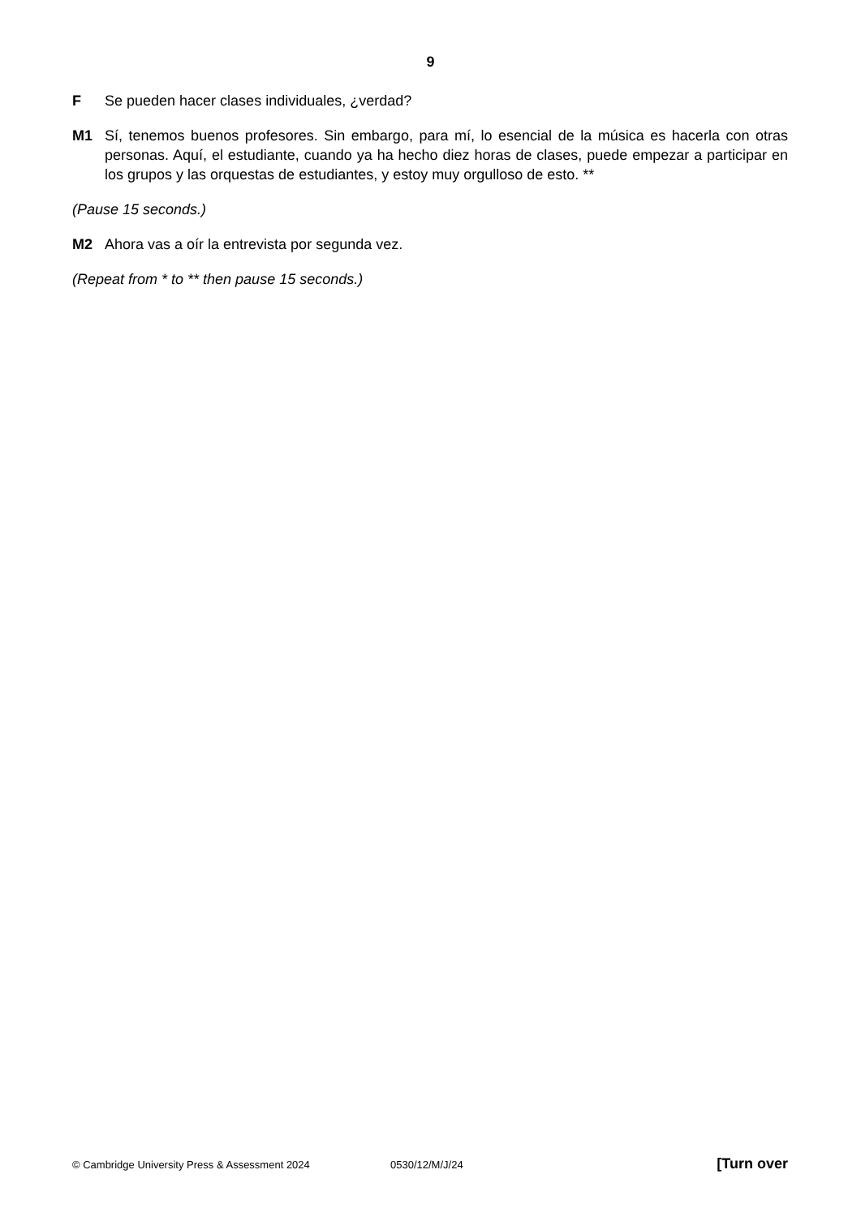9
F Se pueden hacer clases individuales, ¿verdad?
M1 Sí, tenemos buenos profesores. Sin embargo, para mí, lo esencial de la música es hacerla con otras personas. Aquí, el estudiante, cuando ya ha hecho diez horas de clases, puede empezar a participar en los grupos y las orquestas de estudiantes, y estoy muy orgulloso de esto. **
(Pause 15 seconds.)
M2 Ahora vas a oír la entrevista por segunda vez.
(Repeat from * to ** then pause 15 seconds.)
© Cambridge University Press & Assessment 2024 0530/12/M/J/24 [Turn over